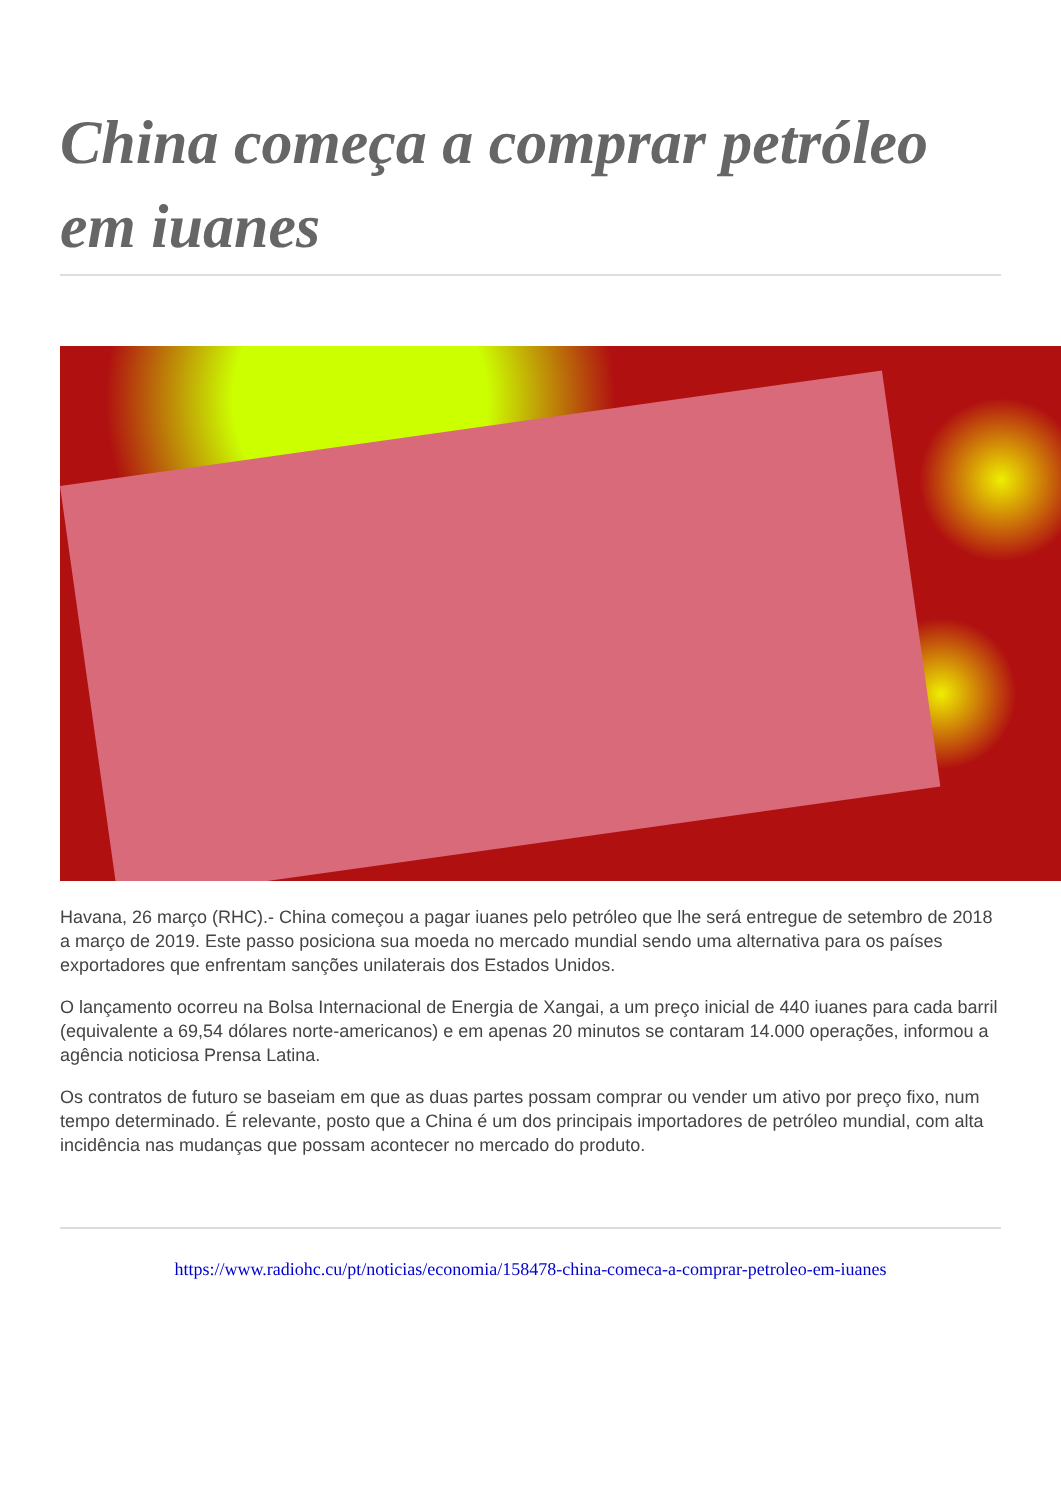China começa a comprar petróleo em iuanes
Havana, 26 março (RHC).- China começou a pagar iuanes pelo petróleo que lhe será entregue de setembro de 2018 a março de 2019. Este passo posiciona sua moeda no mercado mundial sendo uma alternativa para os países exportadores que enfrentam sanções unilaterais dos Estados Unidos.
O lançamento ocorreu na Bolsa Internacional de Energia de Xangai, a um preço inicial de 440 iuanes para cada barril (equivalente a 69,54 dólares norte-americanos) e em apenas 20 minutos se contaram 14.000 operações, informou a agência noticiosa Prensa Latina.
Os contratos de futuro se baseiam em que as duas partes possam comprar ou vender um ativo por preço fixo, num tempo determinado. É relevante, posto que a China é um dos principais importadores de petróleo mundial, com alta incidência nas mudanças que possam acontecer no mercado do produto.
https://www.radiohc.cu/pt/noticias/economia/158478-china-comeca-a-comprar-petroleo-em-iuanes